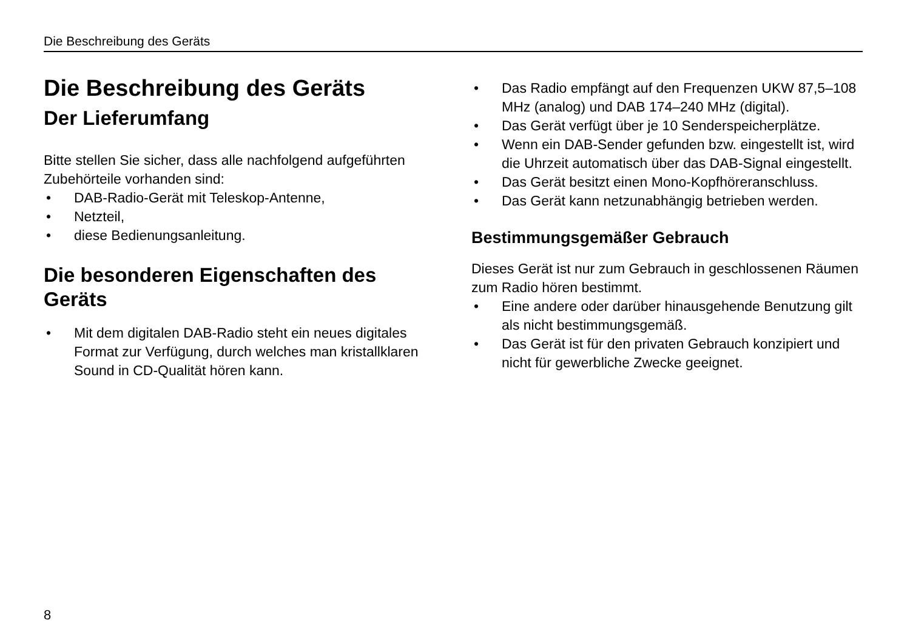Die Beschreibung des Geräts
Die Beschreibung des Geräts
Der Lieferumfang
Bitte stellen Sie sicher, dass alle nachfolgend aufgeführten Zubehörteile vorhanden sind:
• DAB-Radio-Gerät mit Teleskop-Antenne,
• Netzteil,
• diese Bedienungsanleitung.
Die besonderen Eigenschaften des Geräts
• Mit dem digitalen DAB-Radio steht ein neues digitales Format zur Verfügung, durch welches man kristallklaren Sound in CD-Qualität hören kann.
• Das Radio empfängt auf den Frequenzen UKW 87,5–108 MHz (analog) und DAB 174–240 MHz (digital).
• Das Gerät verfügt über je 10 Senderspeicherplätze.
• Wenn ein DAB-Sender gefunden bzw. eingestellt ist, wird die Uhrzeit automatisch über das DAB-Signal eingestellt.
• Das Gerät besitzt einen Mono-Kopfhöreranschluss.
• Das Gerät kann netzunabhängig betrieben werden.
Bestimmungsgemäßer Gebrauch
Dieses Gerät ist nur zum Gebrauch in geschlossenen Räumen zum Radio hören bestimmt.
• Eine andere oder darüber hinausgehende Benutzung gilt als nicht bestimmungsgemäß.
• Das Gerät ist für den privaten Gebrauch konzipiert und nicht für gewerbliche Zwecke geeignet.
8